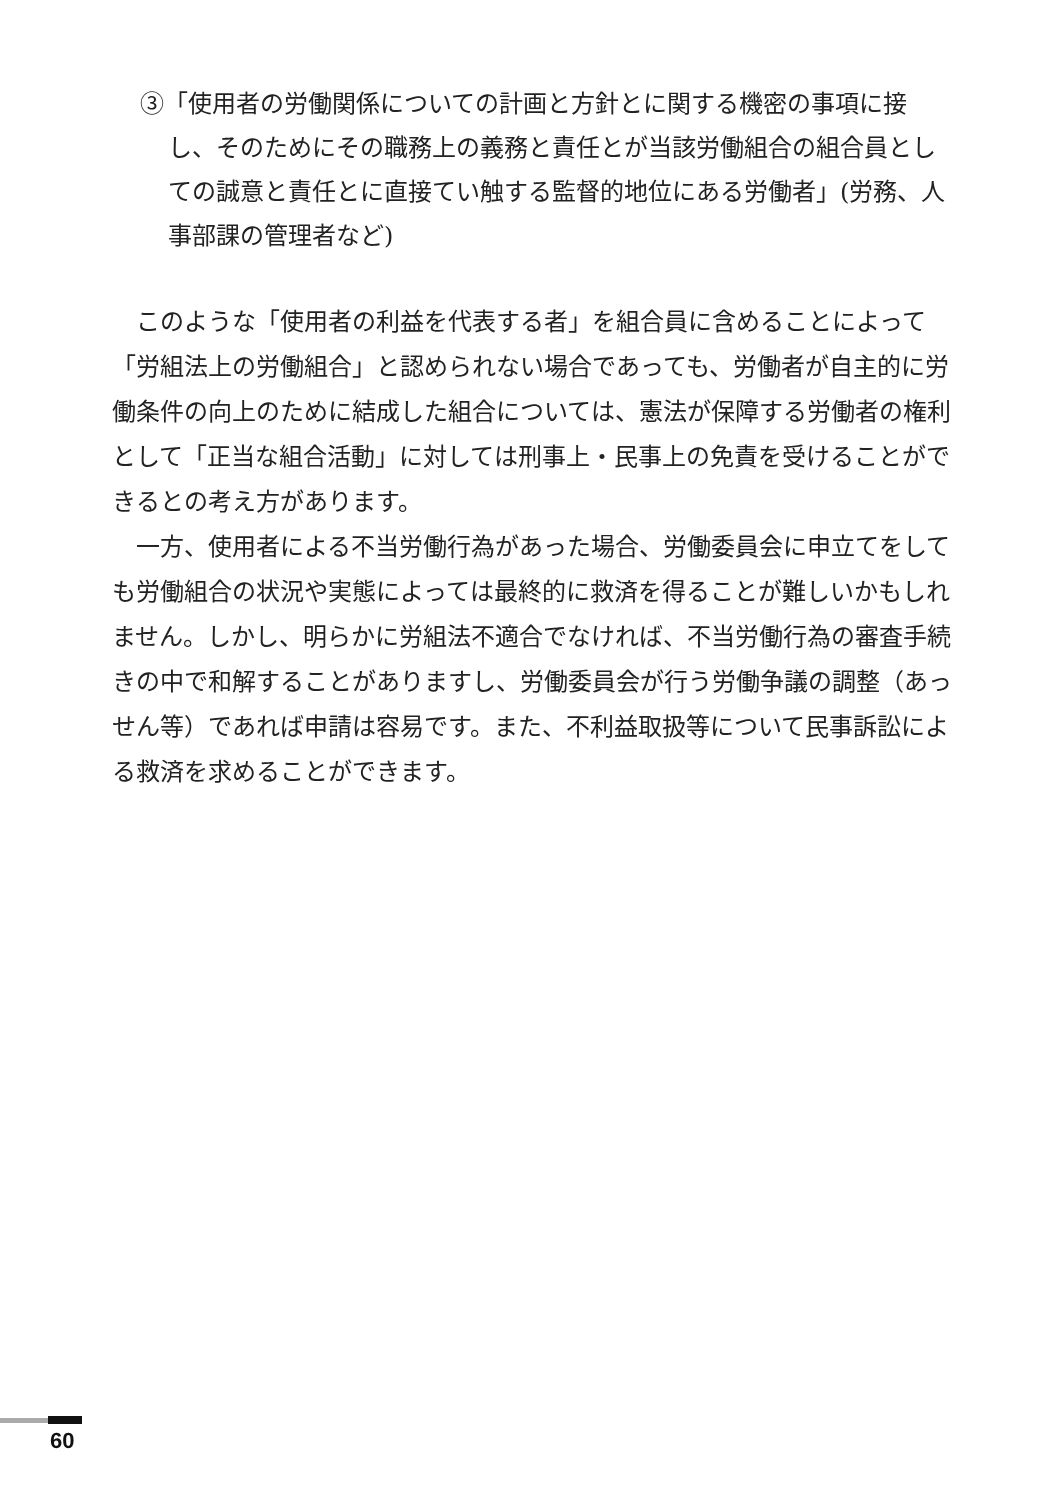③「使用者の労働関係についての計画と方針とに関する機密の事項に接し、そのためにその職務上の義務と責任とが当該労働組合の組合員としての誠意と責任とに直接てい触する監督的地位にある労働者」(労務、人事部課の管理者など)
このような「使用者の利益を代表する者」を組合員に含めることによって「労組法上の労働組合」と認められない場合であっても、労働者が自主的に労働条件の向上のために結成した組合については、憲法が保障する労働者の権利として「正当な組合活動」に対しては刑事上・民事上の免責を受けることができるとの考え方があります。
一方、使用者による不当労働行為があった場合、労働委員会に申立てをしても労働組合の状況や実態によっては最終的に救済を得ることが難しいかもしれません。しかし、明らかに労組法不適合でなければ、不当労働行為の審査手続きの中で和解することがありますし、労働委員会が行う労働争議の調整（あっせん等）であれば申請は容易です。また、不利益取扱等について民事訴訟による救済を求めることができます。
60